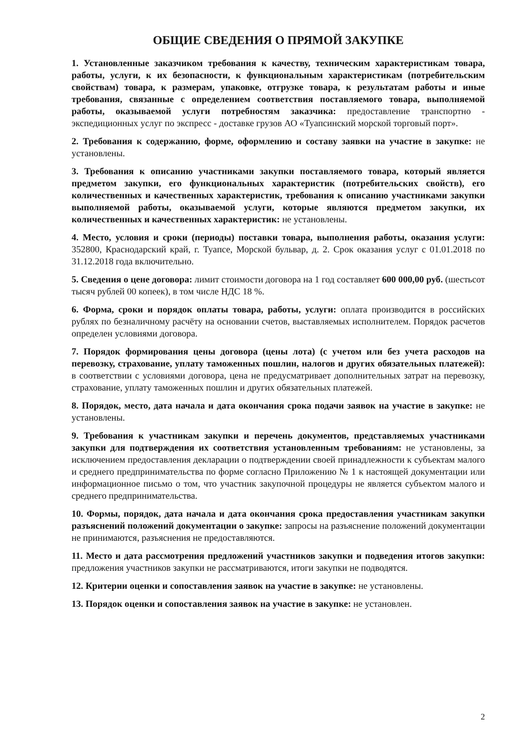ОБЩИЕ СВЕДЕНИЯ О ПРЯМОЙ ЗАКУПКЕ
1. Установленные заказчиком требования к качеству, техническим характеристикам товара, работы, услуги, к их безопасности, к функциональным характеристикам (потребительским свойствам) товара, к размерам, упаковке, отгрузке товара, к результатам работы и иные требования, связанные с определением соответствия поставляемого товара, выполняемой работы, оказываемой услуги потребностям заказчика: предоставление транспортно - экспедиционных услуг по экспресс - доставке грузов АО «Туапсинский морской торговый порт».
2. Требования к содержанию, форме, оформлению и составу заявки на участие в закупке: не установлены.
3. Требования к описанию участниками закупки поставляемого товара, который является предметом закупки, его функциональных характеристик (потребительских свойств), его количественных и качественных характеристик, требования к описанию участниками закупки выполняемой работы, оказываемой услуги, которые являются предметом закупки, их количественных и качественных характеристик: не установлены.
4. Место, условия и сроки (периоды) поставки товара, выполнения работы, оказания услуги: 352800, Краснодарский край, г. Туапсе, Морской бульвар, д. 2. Срок оказания услуг с 01.01.2018 по 31.12.2018 года включительно.
5. Сведения о цене договора: лимит стоимости договора на 1 год составляет 600 000,00 руб. (шестьсот тысяч рублей 00 копеек), в том числе НДС 18 %.
6. Форма, сроки и порядок оплаты товара, работы, услуги: оплата производится в российских рублях по безналичному расчёту на основании счетов, выставляемых исполнителем. Порядок расчетов определен условиями договора.
7. Порядок формирования цены договора (цены лота) (с учетом или без учета расходов на перевозку, страхование, уплату таможенных пошлин, налогов и других обязательных платежей): в соответствии с условиями договора, цена не предусматривает дополнительных затрат на перевозку, страхование, уплату таможенных пошлин и других обязательных платежей.
8. Порядок, место, дата начала и дата окончания срока подачи заявок на участие в закупке: не установлены.
9. Требования к участникам закупки и перечень документов, представляемых участниками закупки для подтверждения их соответствия установленным требованиям: не установлены, за исключением предоставления декларации о подтверждении своей принадлежности к субъектам малого и среднего предпринимательства по форме согласно Приложению № 1 к настоящей документации или информационное письмо о том, что участник закупочной процедуры не является субъектом малого и среднего предпринимательства.
10. Формы, порядок, дата начала и дата окончания срока предоставления участникам закупки разъяснений положений документации о закупке: запросы на разъяснение положений документации не принимаются, разъяснения не предоставляются.
11. Место и дата рассмотрения предложений участников закупки и подведения итогов закупки: предложения участников закупки не рассматриваются, итоги закупки не подводятся.
12. Критерии оценки и сопоставления заявок на участие в закупке: не установлены.
13. Порядок оценки и сопоставления заявок на участие в закупке: не установлен.
2